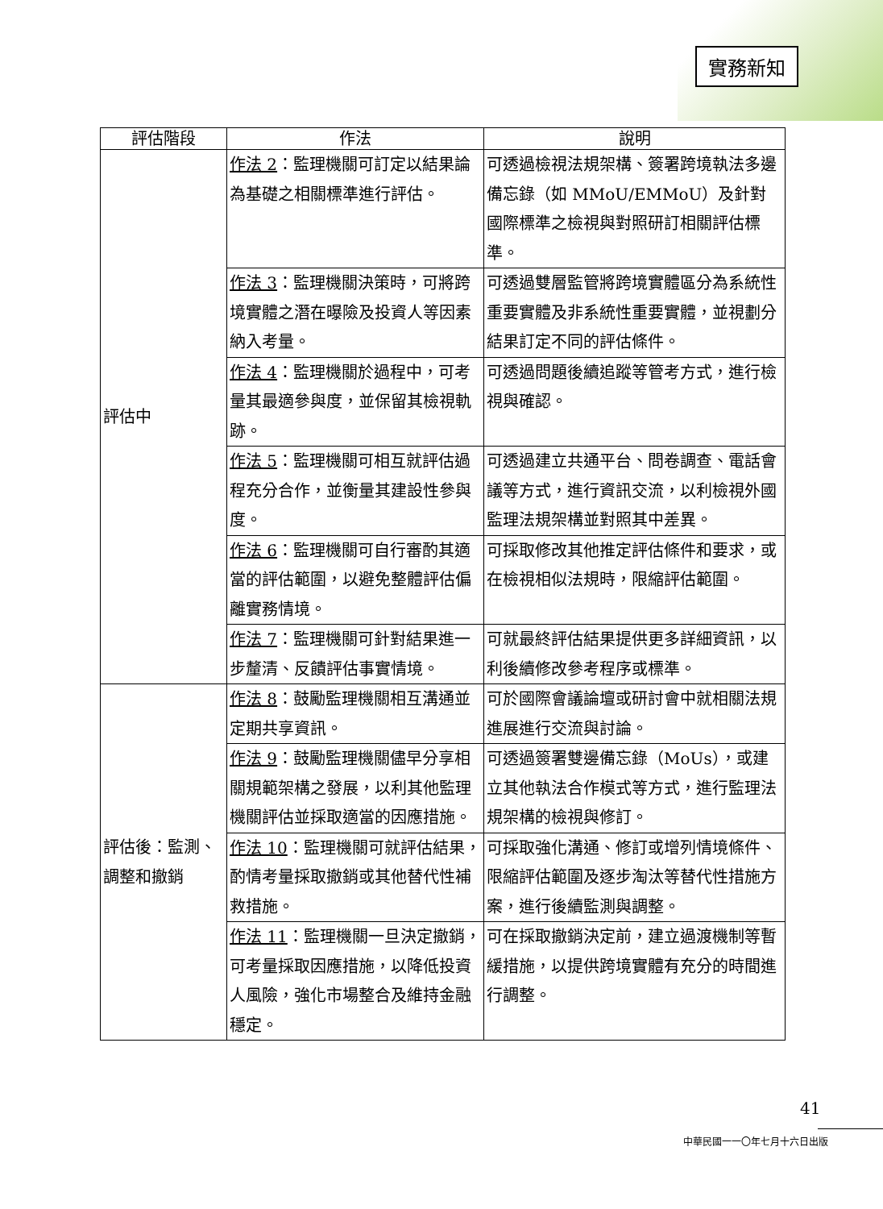實務新知
| 評估階段 | 作法 | 說明 |
| --- | --- | --- |
| 評估中 | 作法 2 ：監理機關可訂定以結果論為基礎之相關標準進行評估。 | 可透過檢視法規架構、簽署跨境執法多邊備忘錄（如 MMoU/EMMoU）及針對國際標準之檢視與對照研訂相關評估標準。 |
| | 作法 3 ：監理機關決策時，可將跨境實體之潛在曝險及投資人等因素納入考量。 | 可透過雙層監管將跨境實體區分為系統性重要實體及非系統性重要實體，並視劃分結果訂定不同的評估條件。 |
| | 作法 4 ：監理機關於過程中，可考量其最適參與度，並保留其檢視軌跡。 | 可透過問題後續追蹤等管考方式，進行檢視與確認。 |
| | 作法 5 ：監理機關可相互就評估過程充分合作，並衡量其建設性參與度。 | 可透過建立共通平台、問卷調查、電話會議等方式，進行資訊交流，以利檢視外國監理法規架構並對照其中差異。 |
| | 作法 6 ：監理機關可自行審酌其適當的評估範圍，以避免整體評估偏離實務情境。 | 可採取修改其他推定評估條件和要求，或在檢視相似法規時，限縮評估範圍。 |
| | 作法 7 ：監理機關可針對結果進一步釐清、反饋評估事實情境。 | 可就最終評估結果提供更多詳細資訊，以利後續修改參考程序或標準。 |
| 評估後：監測、調整和撤銷 | 作法 8 ：鼓勵監理機關相互溝通並定期共享資訊。 | 可於國際會議論壇或研討會中就相關法規進展進行交流與討論。 |
| | 作法 9 ：鼓勵監理機關儘早分享相關規範架構之發展，以利其他監理機關評估並採取適當的因應措施。 | 可透過簽署雙邊備忘錄（MoUs），或建立其他執法合作模式等方式，進行監理法規架構的檢視與修訂。 |
| | 作法 10 ：監理機關可就評估結果，酌情考量採取撤銷或其他替代性補救措施。 | 可採取強化溝通、修訂或增列情境條件、限縮評估範圍及逐步淘汰等替代性措施方案，進行後續監測與調整。 |
| | 作法 11 ：監理機關一旦決定撤銷，可考量採取因應措施，以降低投資人風險，強化市場整合及維持金融穩定。 | 可在採取撤銷決定前，建立過渡機制等暫緩措施，以提供跨境實體有充分的時間進行調整。 |
41
中華民國一一〇年七月十六日出版